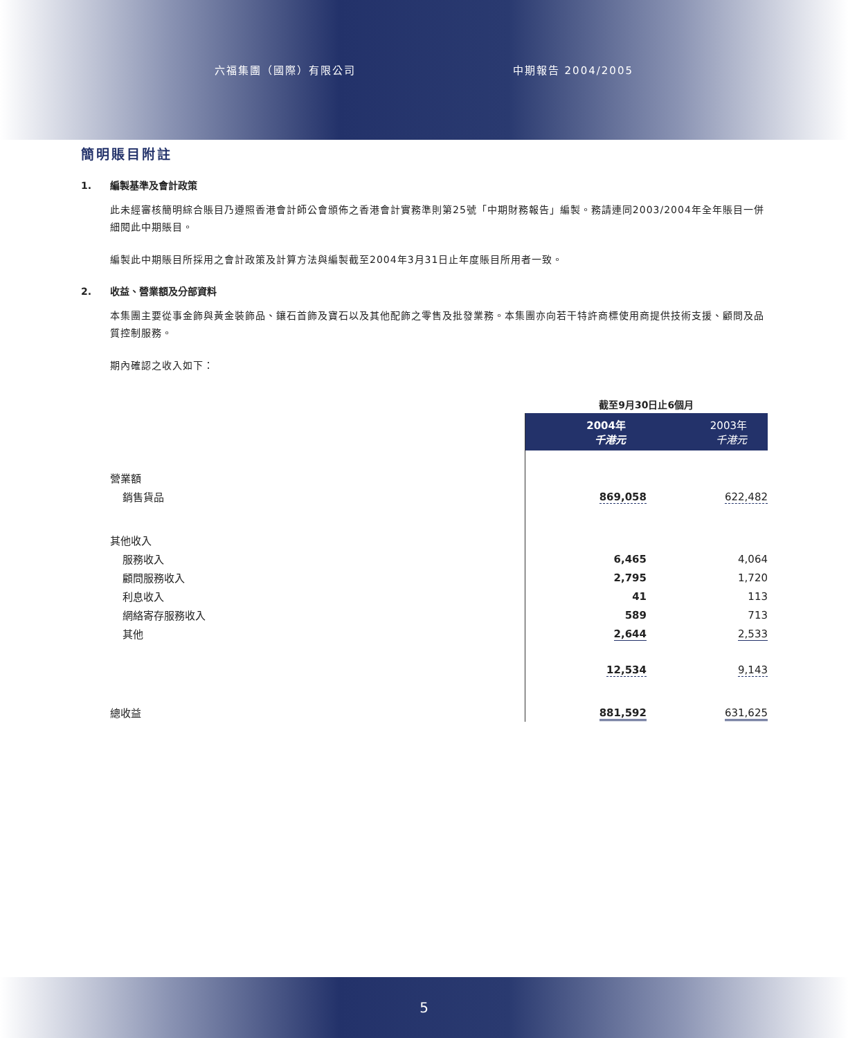六福集團（國際）有限公司 中期報告 2004/2005
簡明賬目附註
1. 編製基準及會計政策
此未經審核簡明綜合賬目乃遵照香港會計師公會頒佈之香港會計實務準則第25號「中期財務報告」編製。務請連同2003/2004年全年賬目一併細閱此中期賬目。
編製此中期賬目所採用之會計政策及計算方法與編製截至2004年3月31日止年度賬目所用者一致。
2. 收益、營業額及分部資料
本集團主要從事金飾與黃金裝飾品、鑲石首飾及寶石以及其他配飾之零售及批發業務。本集團亦向若干特許商標使用商提供技術支援、顧問及品質控制服務。
期內確認之收入如下：
| | 截至9月30日止6個月 | |
| | 2004年 千港元 | 2003年 千港元 |
| 營業額 | | |
| 銷售貨品 | 869,058 | 622,482 |
| 其他收入 | | |
| 服務收入 | 6,465 | 4,064 |
| 顧問服務收入 | 2,795 | 1,720 |
| 利息收入 | 41 | 113 |
| 網絡寄存服務收入 | 589 | 713 |
| 其他 | 2,644 | 2,533 |
| | 12,534 | 9,143 |
| 總收益 | 881,592 | 631,625 |
5